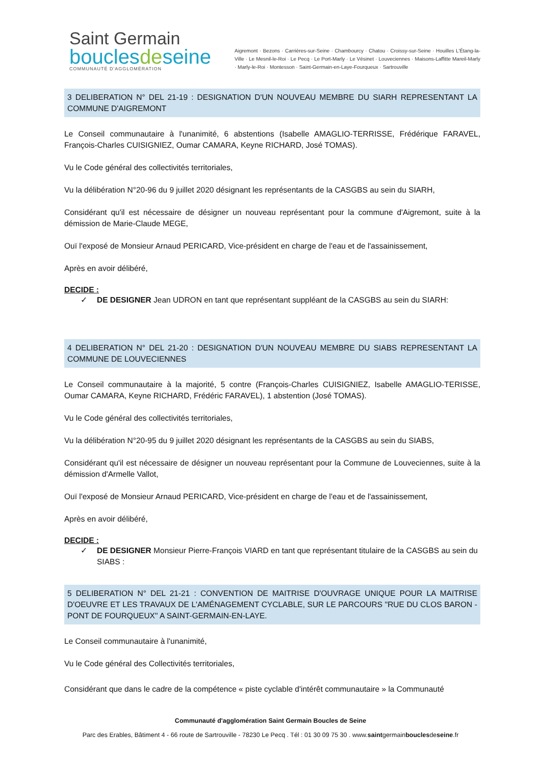Saint Germain
bouclesdeseine
COMMUNAUTÉ D'AGGLOMÉRATION
Aigremont · Bezons · Carrières-sur-Seine · Chambourcy · Chatou · Croissy-sur-Seine · Houilles L'Étang-la-Ville · Le Mesnil-le-Roi · Le Pecq · Le Port-Marly · Le Vésinet · Louveciennes · Maisons-Laffitte Mareil-Marly · Marly-le-Roi · Montesson · Saint-Germain-en-Laye-Fourqueux · Sartrouville
3 DELIBERATION N° DEL 21-19 : DESIGNATION D'UN NOUVEAU MEMBRE DU SIARH REPRESENTANT LA COMMUNE D'AIGREMONT
Le Conseil communautaire à l'unanimité, 6 abstentions (Isabelle AMAGLIO-TERRISSE, Frédérique FARAVEL, François-Charles CUISIGNIEZ, Oumar CAMARA, Keyne RICHARD, José TOMAS).
Vu le Code général des collectivités territoriales,
Vu la délibération N°20-96 du 9 juillet 2020 désignant les représentants de la CASGBS au sein du SIARH,
Considérant qu'il est nécessaire de désigner un nouveau représentant pour la commune d'Aigremont, suite à la démission de Marie-Claude MEGE,
Ouï l'exposé de Monsieur Arnaud PERICARD, Vice-président en charge de l'eau et de l'assainissement,
Après en avoir délibéré,
DECIDE :
✓ DE DESIGNER Jean UDRON en tant que représentant suppléant de la CASGBS au sein du SIARH:
4 DELIBERATION N° DEL 21-20 : DESIGNATION D'UN NOUVEAU MEMBRE DU SIABS REPRESENTANT LA COMMUNE DE LOUVECIENNES
Le Conseil communautaire à la majorité, 5 contre (François-Charles CUISIGNIEZ, Isabelle AMAGLIO-TERISSE, Oumar CAMARA, Keyne RICHARD, Frédéric FARAVEL), 1 abstention (José TOMAS).
Vu le Code général des collectivités territoriales,
Vu la délibération N°20-95 du 9 juillet 2020 désignant les représentants de la CASGBS au sein du SIABS,
Considérant qu'il est nécessaire de désigner un nouveau représentant pour la Commune de Louveciennes, suite à la démission d'Armelle Vallot,
Ouï l'exposé de Monsieur Arnaud PERICARD, Vice-président en charge de l'eau et de l'assainissement,
Après en avoir délibéré,
DECIDE :
✓ DE DESIGNER Monsieur Pierre-François VIARD en tant que représentant titulaire de la CASGBS au sein du SIABS :
5 DELIBERATION N° DEL 21-21 : CONVENTION DE MAITRISE D'OUVRAGE UNIQUE POUR LA MAITRISE D'OEUVRE ET LES TRAVAUX DE L'AMÉNAGEMENT CYCLABLE, SUR LE PARCOURS "RUE DU CLOS BARON - PONT DE FOURQUEUX" A SAINT-GERMAIN-EN-LAYE.
Le Conseil communautaire à l'unanimité,
Vu le Code général des Collectivités territoriales,
Considérant que dans le cadre de la compétence « piste cyclable d'intérêt communautaire » la Communauté
Communauté d'agglomération Saint Germain Boucles de Seine
Parc des Erables, Bâtiment 4 - 66 route de Sartrouville - 78230 Le Pecq . Tél : 01 30 09 75 30 . www.saintgermainbouclesdeseine.fr